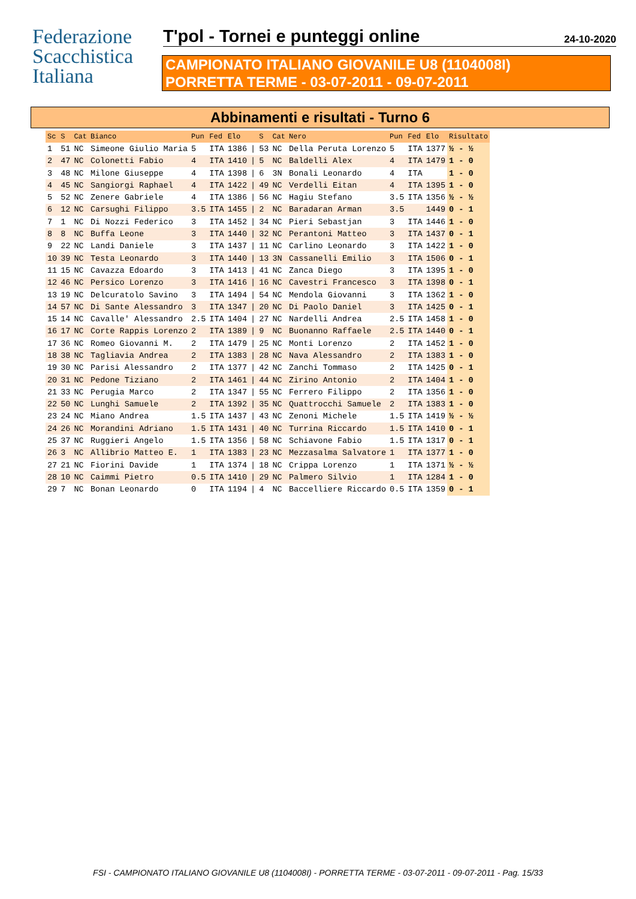Federazione
Scacchistica
Italiana
T'pol - Tornei e punteggi online 24-10-2020
CAMPIONATO ITALIANO GIOVANILE U8 (1104008I)
PORRETTA TERME - 03-07-2011 - 09-07-2011
Abbinamenti e risultati - Turno 6
| Sc | S | Cat | Bianco | Pun | Fed | Elo | | S | Cat | Nero | Pun | Fed | Elo | Risultato |
| --- | --- | --- | --- | --- | --- | --- | --- | --- | --- | --- | --- | --- | --- | --- |
| 1 | 51 | NC | Simeone Giulio Maria | 5 | ITA | 1386 | / | 53 | NC | Della Peruta Lorenzo | 5 | ITA | 1377 | ½ - ½ |
| 2 | 47 | NC | Colonetti Fabio | 4 | ITA | 1410 | / | 5 | NC | Baldelli Alex | 4 | ITA | 1479 | 1 - 0 |
| 3 | 48 | NC | Milone Giuseppe | 4 | ITA | 1398 | / | 6 | 3N | Bonali Leonardo | 4 | ITA | | 1 - 0 |
| 4 | 45 | NC | Sangiorgi Raphael | 4 | ITA | 1422 | / | 49 | NC | Verdelli Eitan | 4 | ITA | 1395 | 1 - 0 |
| 5 | 52 | NC | Zenere Gabriele | 4 | ITA | 1386 | / | 56 | NC | Hagiu Stefano | 3.5 | ITA | 1356 | ½ - ½ |
| 6 | 12 | NC | Carsughi Filippo | 3.5 | ITA | 1455 | / | 2 | NC | Baradaran Arman | 3.5 | | 1449 | 0 - 1 |
| 7 | 1 | NC | Di Nozzi Federico | 3 | ITA | 1452 | / | 34 | NC | Pieri Sebastjan | 3 | ITA | 1446 | 1 - 0 |
| 8 | 8 | NC | Buffa Leone | 3 | ITA | 1440 | / | 32 | NC | Perantoni Matteo | 3 | ITA | 1437 | 0 - 1 |
| 9 | 22 | NC | Landi Daniele | 3 | ITA | 1437 | / | 11 | NC | Carlino Leonardo | 3 | ITA | 1422 | 1 - 0 |
| 10 | 39 | NC | Testa Leonardo | 3 | ITA | 1440 | / | 13 | 3N | Cassanelli Emilio | 3 | ITA | 1506 | 0 - 1 |
| 11 | 15 | NC | Cavazza Edoardo | 3 | ITA | 1413 | / | 41 | NC | Zanca Diego | 3 | ITA | 1395 | 1 - 0 |
| 12 | 46 | NC | Persico Lorenzo | 3 | ITA | 1416 | / | 16 | NC | Cavestri Francesco | 3 | ITA | 1398 | 0 - 1 |
| 13 | 19 | NC | Delcuratolo Savino | 3 | ITA | 1494 | / | 54 | NC | Mendola Giovanni | 3 | ITA | 1362 | 1 - 0 |
| 14 | 57 | NC | Di Sante Alessandro | 3 | ITA | 1347 | / | 20 | NC | Di Paolo Daniel | 3 | ITA | 1425 | 0 - 1 |
| 15 | 14 | NC | Cavalle' Alessandro | 2.5 | ITA | 1404 | / | 27 | NC | Nardelli Andrea | 2.5 | ITA | 1458 | 1 - 0 |
| 16 | 17 | NC | Corte Rappis Lorenzo | 2 | ITA | 1389 | / | 9 | NC | Buonanno Raffaele | 2.5 | ITA | 1440 | 0 - 1 |
| 17 | 36 | NC | Romeo Giovanni M. | 2 | ITA | 1479 | / | 25 | NC | Monti Lorenzo | 2 | ITA | 1452 | 1 - 0 |
| 18 | 38 | NC | Tagliavia Andrea | 2 | ITA | 1383 | / | 28 | NC | Nava Alessandro | 2 | ITA | 1383 | 1 - 0 |
| 19 | 30 | NC | Parisi Alessandro | 2 | ITA | 1377 | / | 42 | NC | Zanchi Tommaso | 2 | ITA | 1425 | 0 - 1 |
| 20 | 31 | NC | Pedone Tiziano | 2 | ITA | 1461 | / | 44 | NC | Zirino Antonio | 2 | ITA | 1404 | 1 - 0 |
| 21 | 33 | NC | Perugia Marco | 2 | ITA | 1347 | / | 55 | NC | Ferrero Filippo | 2 | ITA | 1356 | 1 - 0 |
| 22 | 50 | NC | Lunghi Samuele | 2 | ITA | 1392 | / | 35 | NC | Quattrocchi Samuele | 2 | ITA | 1383 | 1 - 0 |
| 23 | 24 | NC | Miano Andrea | 1.5 | ITA | 1437 | / | 43 | NC | Zenoni Michele | 1.5 | ITA | 1419 | ½ - ½ |
| 24 | 26 | NC | Morandini Adriano | 1.5 | ITA | 1431 | / | 40 | NC | Turrina Riccardo | 1.5 | ITA | 1410 | 0 - 1 |
| 25 | 37 | NC | Ruggieri Angelo | 1.5 | ITA | 1356 | / | 58 | NC | Schiavone Fabio | 1.5 | ITA | 1317 | 0 - 1 |
| 26 | 3 | NC | Allibrio Matteo E. | 1 | ITA | 1383 | / | 23 | NC | Mezzasalma Salvatore | 1 | ITA | 1377 | 1 - 0 |
| 27 | 21 | NC | Fiorini Davide | 1 | ITA | 1374 | / | 18 | NC | Crippa Lorenzo | 1 | ITA | 1371 | ½ - ½ |
| 28 | 10 | NC | Caimmi Pietro | 0.5 | ITA | 1410 | / | 29 | NC | Palmero Silvio | 1 | ITA | 1284 | 1 - 0 |
| 29 | 7 | NC | Bonan Leonardo | 0 | ITA | 1194 | / | 4 | NC | Baccelliere Riccardo | 0.5 | ITA | 1359 | 0 - 1 |
FSI - CAMPIONATO ITALIANO GIOVANILE U8 (1104008I) - PORRETTA TERME - 03-07-2011 - 09-07-2011 - Pag. 15/33